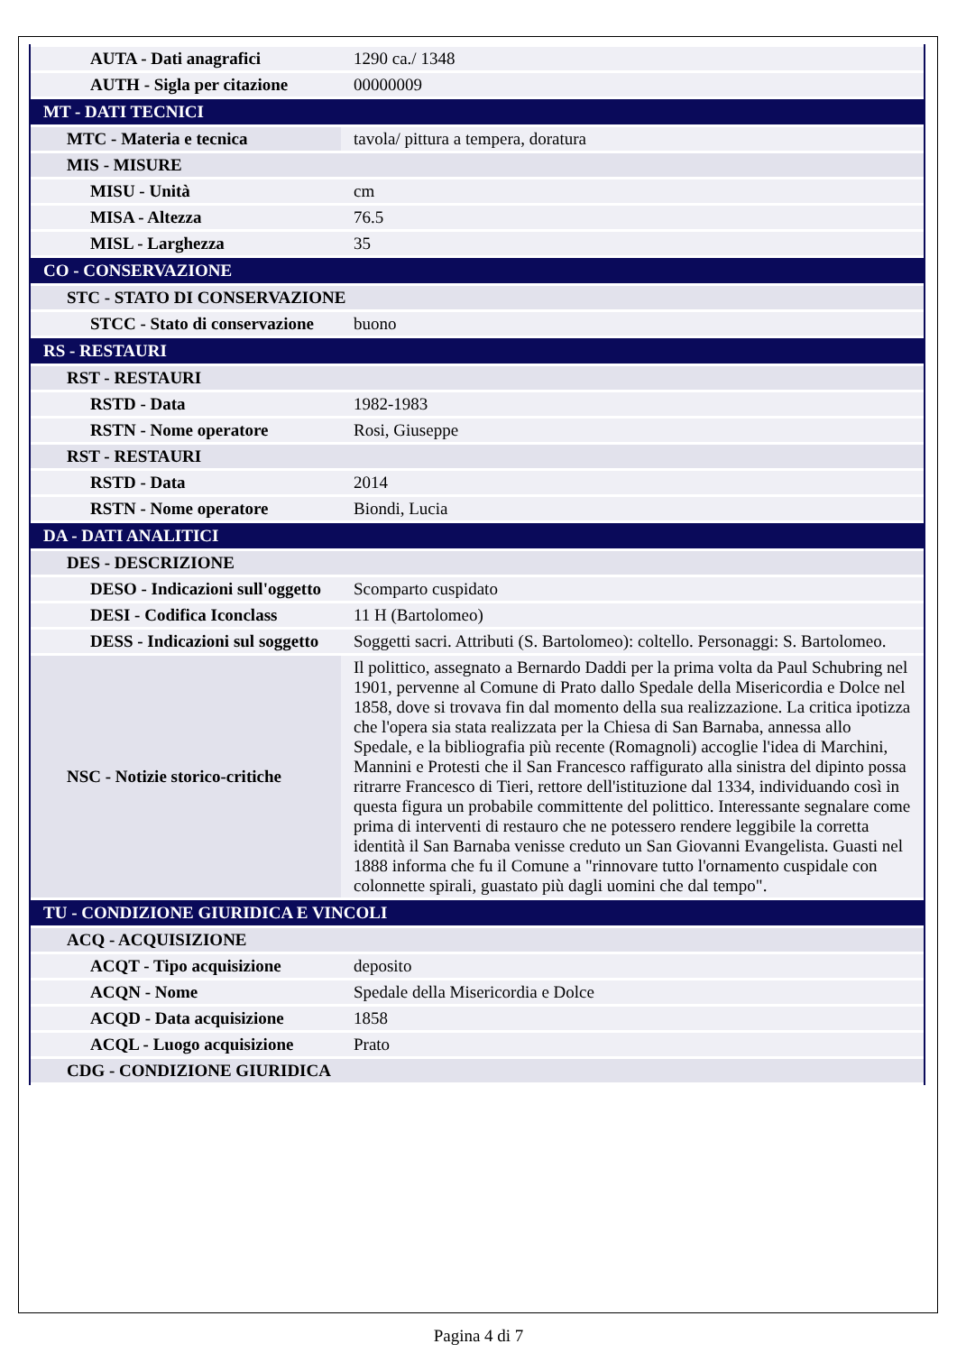| AUTA - Dati anagrafici | 1290 ca./ 1348 |
| AUTH - Sigla per citazione | 00000009 |
| MT - DATI TECNICI | |
| MTC - Materia e tecnica | tavola/ pittura a tempera, doratura |
| MIS - MISURE | |
| MISU - Unità | cm |
| MISA - Altezza | 76.5 |
| MISL - Larghezza | 35 |
| CO - CONSERVAZIONE | |
| STC - STATO DI CONSERVAZIONE | |
| STCC - Stato di conservazione | buono |
| RS - RESTAURI | |
| RST - RESTAURI | |
| RSTD - Data | 1982-1983 |
| RSTN - Nome operatore | Rosi, Giuseppe |
| RST - RESTAURI | |
| RSTD - Data | 2014 |
| RSTN - Nome operatore | Biondi, Lucia |
| DA - DATI ANALITICI | |
| DES - DESCRIZIONE | |
| DESO - Indicazioni sull'oggetto | Scomparto cuspidato |
| DESI - Codifica Iconclass | 11 H (Bartolomeo) |
| DESS - Indicazioni sul soggetto | Soggetti sacri. Attributi (S. Bartolomeo): coltello. Personaggi: S. Bartolomeo. |
| NSC - Notizie storico-critiche | Il polittico, assegnato a Bernardo Daddi per la prima volta da Paul Schubring nel 1901, pervenne al Comune di Prato dallo Spedale della Misericordia e Dolce nel 1858, dove si trovava fin dal momento della sua realizzazione. La critica ipotizza che l'opera sia stata realizzata per la Chiesa di San Barnaba, annessa allo Spedale, e la bibliografia più recente (Romagnoli) accoglie l'idea di Marchini, Mannini e Protesti che il San Francesco raffigurato alla sinistra del dipinto possa ritrarre Francesco di Tieri, rettore dell'istituzione dal 1334, individuando così in questa figura un probabile committente del polittico. Interessante segnalare come prima di interventi di restauro che ne potessero rendere leggibile la corretta identità il San Barnaba venisse creduto un San Giovanni Evangelista. Guasti nel 1888 informa che fu il Comune a "rinnovare tutto l'ornamento cuspidale con colonnette spirali, guastato più dagli uomini che dal tempo". |
| TU - CONDIZIONE GIURIDICA E VINCOLI | |
| ACQ - ACQUISIZIONE | |
| ACQT - Tipo acquisizione | deposito |
| ACQN - Nome | Spedale della Misericordia e Dolce |
| ACQD - Data acquisizione | 1858 |
| ACQL - Luogo acquisizione | Prato |
| CDG - CONDIZIONE GIURIDICA | |
Pagina 4 di 7